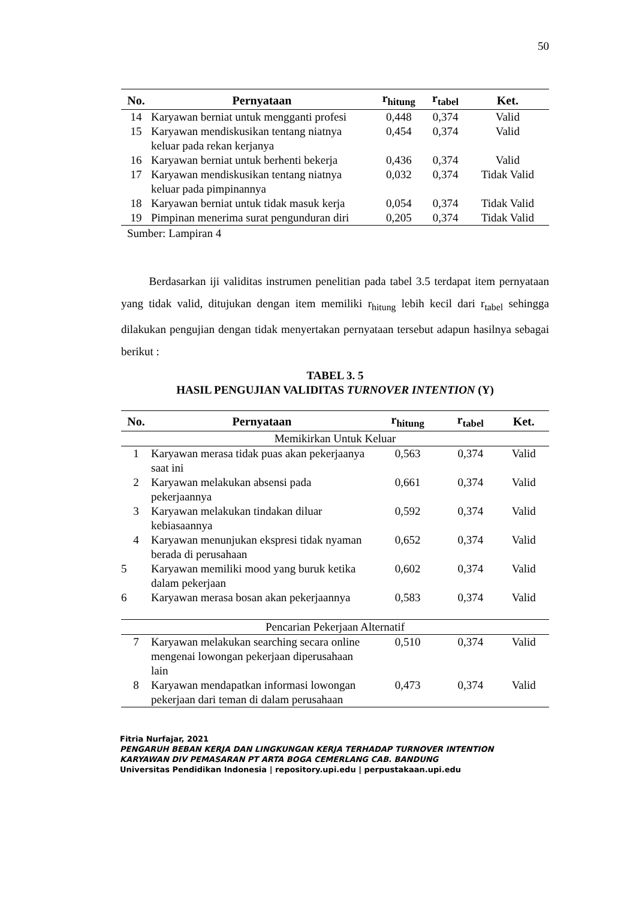50
| No. | Pernyataan | r<sub>hitung</sub> | r<sub>tabel</sub> | Ket. |
| --- | --- | --- | --- | --- |
| 14 | Karyawan berniat untuk mengganti profesi | 0,448 | 0,374 | Valid |
| 15 | Karyawan mendiskusikan tentang niatnya keluar pada rekan kerjanya | 0,454 | 0,374 | Valid |
| 16 | Karyawan berniat untuk berhenti bekerja | 0,436 | 0,374 | Valid |
| 17 | Karyawan mendiskusikan tentang niatnya keluar pada pimpinannya | 0,032 | 0,374 | Tidak Valid |
| 18 | Karyawan berniat untuk tidak masuk kerja | 0,054 | 0,374 | Tidak Valid |
| 19 | Pimpinan menerima surat pengunduran diri | 0,205 | 0,374 | Tidak Valid |
Sumber: Lampiran 4
Berdasarkan iji validitas instrumen penelitian pada tabel 3.5 terdapat item pernyataan yang tidak valid, ditujukan dengan item memiliki r<sub>hitung</sub> lebih kecil dari r<sub>tabel</sub> sehingga dilakukan pengujian dengan tidak menyertakan pernyataan tersebut adapun hasilnya sebagai berikut :
TABEL 3. 5
HASIL PENGUJIAN VALIDITAS TURNOVER INTENTION (Y)
| No. | Pernyataan | r<sub>hitung</sub> | r<sub>tabel</sub> | Ket. |
| --- | --- | --- | --- | --- |
| Memikirkan Untuk Keluar | | | | |
| 1 | Karyawan merasa tidak puas akan pekerjaanya saat ini | 0,563 | 0,374 | Valid |
| 2 | Karyawan melakukan absensi pada pekerjaannya | 0,661 | 0,374 | Valid |
| 3 | Karyawan melakukan tindakan diluar kebiasaannya | 0,592 | 0,374 | Valid |
| 4 | Karyawan menunjukan ekspresi tidak nyaman berada di perusahaan | 0,652 | 0,374 | Valid |
| 5 | Karyawan memiliki mood yang buruk ketika dalam pekerjaan | 0,602 | 0,374 | Valid |
| 6 | Karyawan merasa bosan akan pekerjaannya | 0,583 | 0,374 | Valid |
| Pencarian Pekerjaan Alternatif | | | | |
| 7 | Karyawan melakukan searching secara online mengenai lowongan pekerjaan diperusahaan lain | 0,510 | 0,374 | Valid |
| 8 | Karyawan mendapatkan informasi lowongan pekerjaan dari teman di dalam perusahaan | 0,473 | 0,374 | Valid |
Fitria Nurfajar, 2021
PENGARUH BEBAN KERJA DAN LINGKUNGAN KERJA TERHADAP TURNOVER INTENTION
KARYAWAN DIV PEMASARAN PT ARTA BOGA CEMERLANG CAB. BANDUNG
Universitas Pendidikan Indonesia | repository.upi.edu | perpustakaan.upi.edu